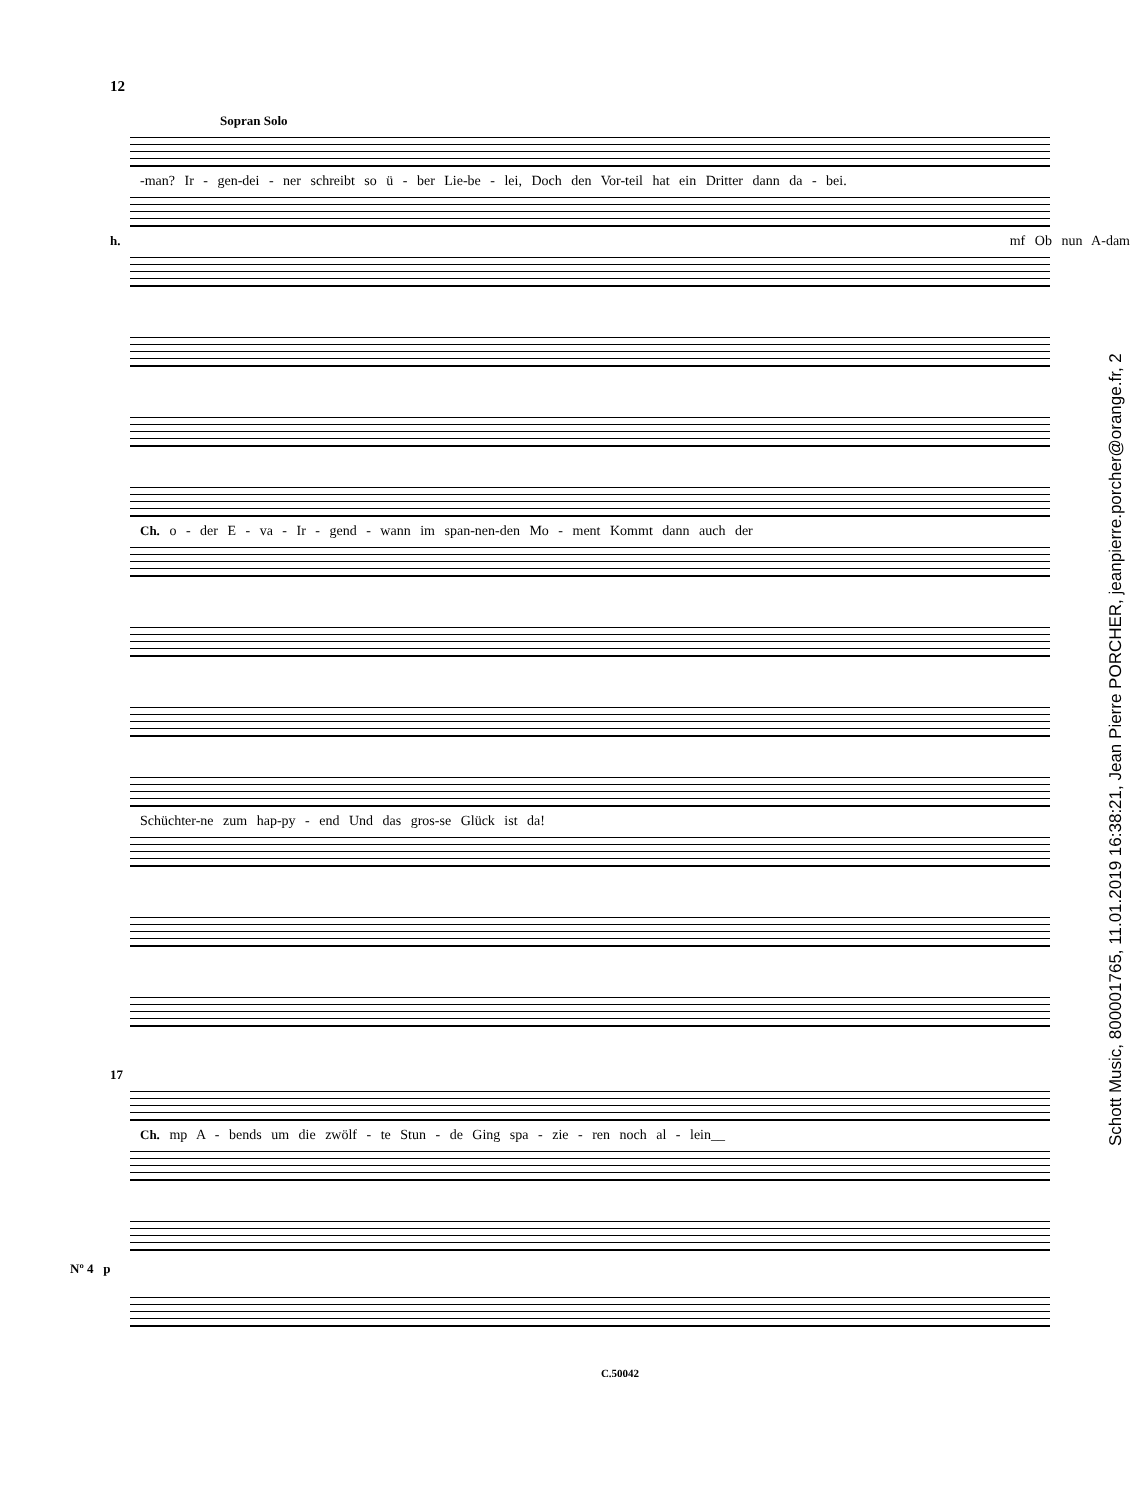12
Sopran Solo
-man? Ir - gen-dei - ner schreibt so ü - ber Lie-be - lei, Doch den Vor-teil hat ein Dritter dann da - bei.
h. mf Ob nun A-dam
Ch. o - der E - va - Ir - gend - wann im span-nen-den Mo - ment Kommt dann auch der
Schüchter-ne zum hap-py - end Und das gros-se Glück ist da!
17
Ch. mp A - bends um die zwölf - te Stun - de Ging spa - zie - ren noch al - lein__
Nº 4 p
C.50042
Schott Music, 800001765, 11.01.2019 16:38:21, Jean Pierre PORCHER, jeanpierre.porcher@orange.fr, 2